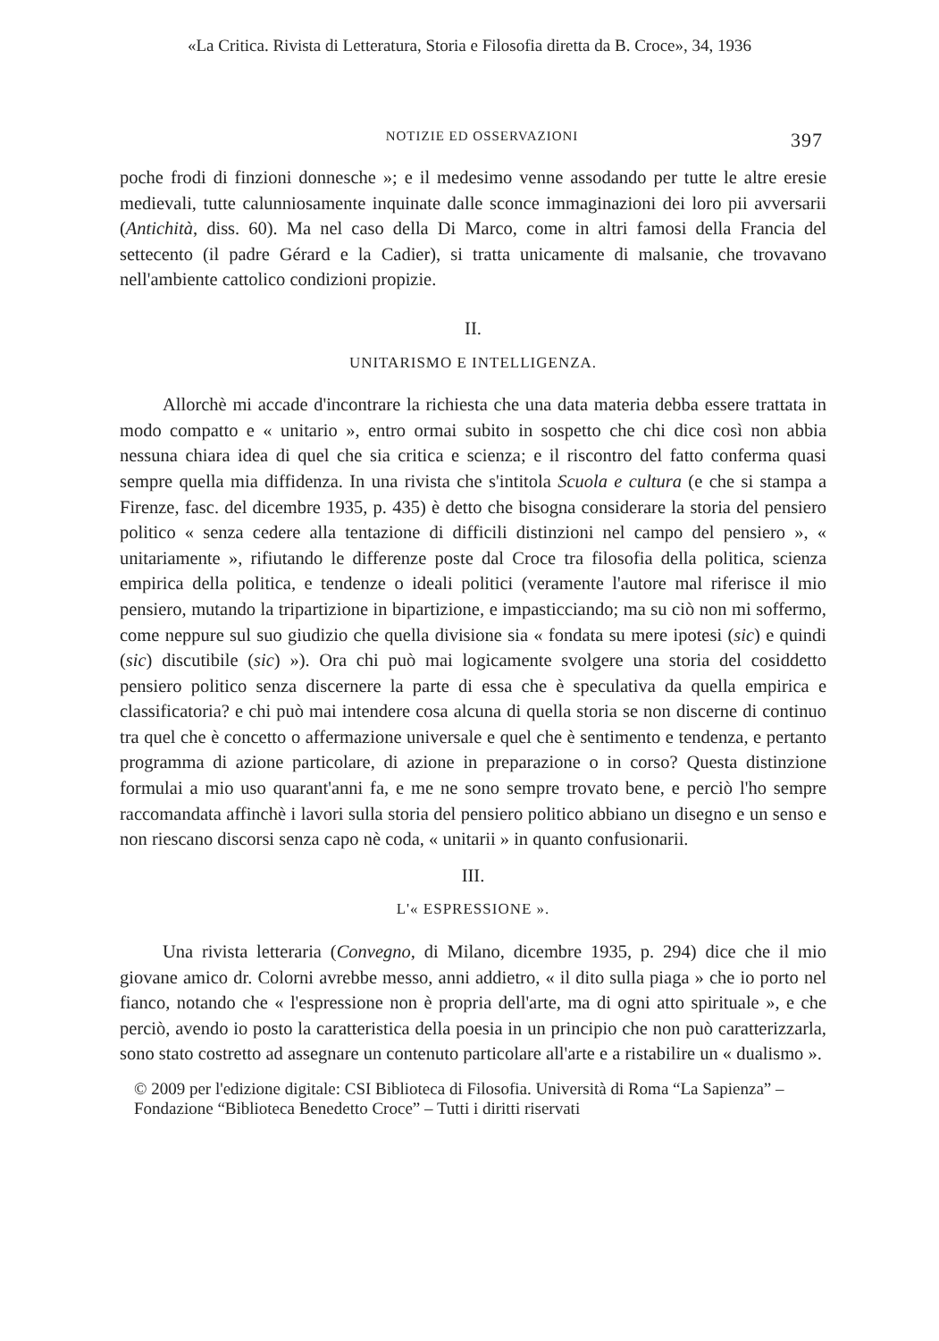«La Critica. Rivista di Letteratura, Storia e Filosofia diretta da B. Croce», 34, 1936
NOTIZIE ED OSSERVAZIONI 397
poche frodi di finzioni donnesche »; e il medesimo venne assodando per tutte le altre eresie medievali, tutte calunniosamente inquinate dalle sconce immaginazioni dei loro pii avversarii (Antichità, diss. 60). Ma nel caso della Di Marco, come in altri famosi della Francia del settecento (il padre Gérard e la Cadier), si tratta unicamente di malsanie, che trovavano nell'ambiente cattolico condizioni propizie.
II.
UNITARISMO E INTELLIGENZA.
Allorchè mi accade d'incontrare la richiesta che una data materia debba essere trattata in modo compatto e « unitario », entro ormai subito in sospetto che chi dice così non abbia nessuna chiara idea di quel che sia critica e scienza; e il riscontro del fatto conferma quasi sempre quella mia diffidenza. In una rivista che s'intitola Scuola e cultura (e che si stampa a Firenze, fasc. del dicembre 1935, p. 435) è detto che bisogna considerare la storia del pensiero politico « senza cedere alla tentazione di difficili distinzioni nel campo del pensiero », « unitariamente », rifiutando le differenze poste dal Croce tra filosofia della politica, scienza empirica della politica, e tendenze o ideali politici (veramente l'autore mal riferisce il mio pensiero, mutando la tripartizione in bipartizione, e impasticciando; ma su ciò non mi soffermo, come neppure sul suo giudizio che quella divisione sia « fondata su mere ipotesi (sic) e quindi (sic) discutibile (sic) »). Ora chi può mai logicamente svolgere una storia del cosiddetto pensiero politico senza discernere la parte di essa che è speculativa da quella empirica e classificatoria? e chi può mai intendere cosa alcuna di quella storia se non discerne di continuo tra quel che è concetto o affermazione universale e quel che è sentimento e tendenza, e pertanto programma di azione particolare, di azione in preparazione o in corso? Questa distinzione formulai a mio uso quarant'anni fa, e me ne sono sempre trovato bene, e perciò l'ho sempre raccomandata affinchè i lavori sulla storia del pensiero politico abbiano un disegno e un senso e non riescano discorsi senza capo nè coda, « unitarii » in quanto confusionarii.
III.
L'« ESPRESSIONE ».
Una rivista letteraria (Convegno, di Milano, dicembre 1935, p. 294) dice che il mio giovane amico dr. Colorni avrebbe messo, anni addietro, « il dito sulla piaga » che io porto nel fianco, notando che « l'espressione non è propria dell'arte, ma di ogni atto spirituale », e che perciò, avendo io posto la caratteristica della poesia in un principio che non può caratterizzarla, sono stato costretto ad assegnare un contenuto particolare all'arte e a ristabilire un « dualismo ».
© 2009 per l'edizione digitale: CSI Biblioteca di Filosofia. Università di Roma “La Sapienza” –
Fondazione “Biblioteca Benedetto Croce” – Tutti i diritti riservati